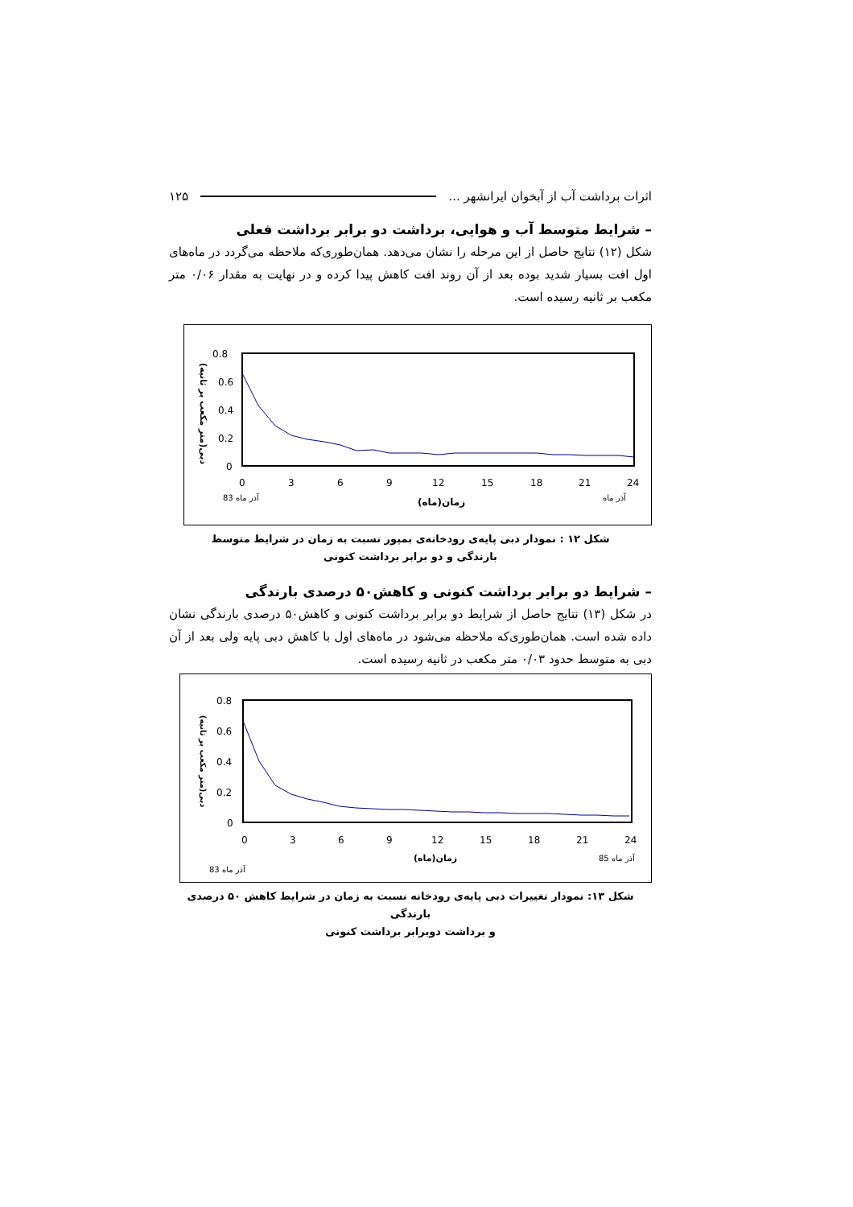اثرات برداشت آب از آبخوان ایرانشهر ... ۱۲۵
– شرایط متوسط آب و هوایی، برداشت دو برابر برداشت فعلی
شکل (۱۲) نتایج حاصل از این مرحله را نشان می‌دهد. همان‌طوری‌که ملاحظه می‌گردد در ماه‌های اول افت بسیار شدید بوده بعد از آن روند افت کاهش پیدا کرده و در نهایت به مقدار ۰/۰۶ متر مکعب بر ثانیه رسیده است.
0.8
0.6
0.4
0.2
0
0
3
6
9
12
15
18
21
24
آذر ماه 83
زمان(ماه)
آذر ماه
دبی(متر مکعب بر ثانیه)
شکل ۱۲ : نمودار دبی پایه‌ی رودخانه‌ی بمپور نسبت به زمان در شرایط متوسط
بارندگی و دو برابر برداشت کنونی
– شرایط دو برابر برداشت کنونی و کاهش۵۰ درصدی بارندگی
در شکل (۱۳) نتایج حاصل از شرایط دو برابر برداشت کنونی و کاهش۵۰ درصدی بارندگی نشان داده شده است. همان‌طوری‌که ملاحظه می‌شود در ماه‌های اول با کاهش دبی پایه ولی بعد از آن دبی به متوسط حدود ۰/۰۳ متر مکعب در ثانیه رسیده است.
0.8
0.6
0.4
0.2
0
0
3
6
9
12
15
18
21
24
زمان(ماه)
آذر ماه 85
آذر ماه 83
دبی(متر مکعب بر ثانیه)
شکل ۱۳: نمودار تغییرات دبی پایه‌ی رودخانه نسبت به زمان در شرایط کاهش ۵۰ درصدی بارندگی
و برداشت دوبرابر برداشت کنونی